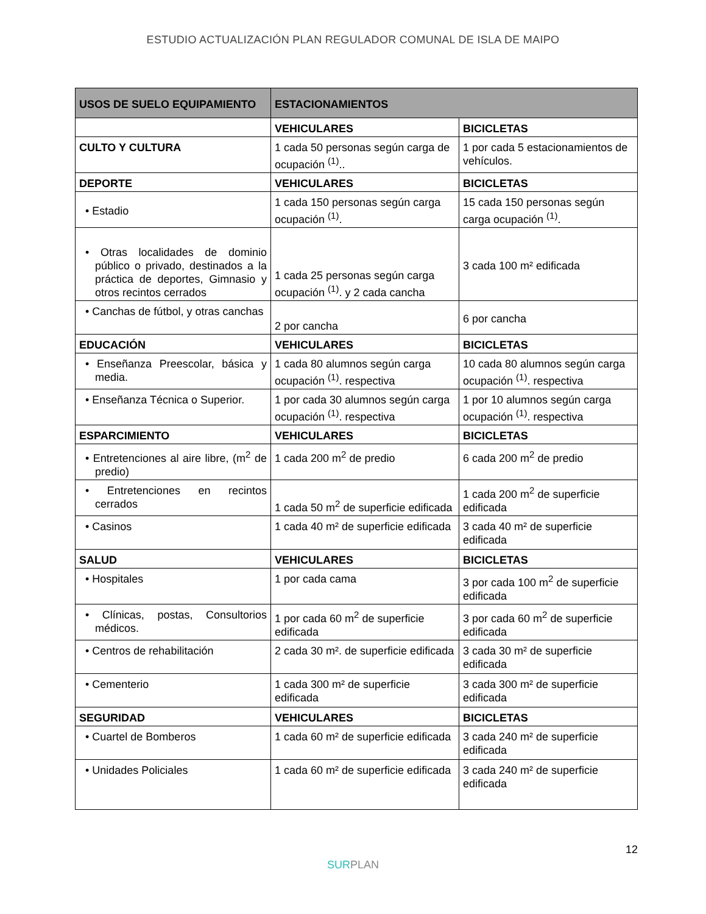ESTUDIO ACTUALIZACIÓN PLAN REGULADOR COMUNAL DE ISLA DE MAIPO
| USOS DE SUELO EQUIPAMIENTO | ESTACIONAMIENTOS | |
| --- | --- | --- |
| | VEHICULARES | BICICLETAS |
| CULTO Y CULTURA | 1 cada 50 personas según carga de ocupación <sup>(1)</sup>.. | 1 por cada 5 estacionamientos de vehículos. |
| DEPORTE | VEHICULARES | BICICLETAS |
| • Estadio | 1 cada 150 personas según carga ocupación <sup>(1)</sup>. | 15 cada 150 personas según carga ocupación <sup>(1)</sup>. |
| • Otras localidades de dominio público o privado, destinados a la práctica de deportes, Gimnasio y otros recintos cerrados | 1 cada 25 personas según carga ocupación <sup>(1)</sup>. y 2 cada cancha | 3 cada 100 m² edificada |
| • Canchas de fútbol, y otras canchas | 2 por cancha | 6 por cancha |
| EDUCACIÓN | VEHICULARES | BICICLETAS |
| • Enseñanza Preescolar, básica y media. | 1 cada 80 alumnos según carga ocupación <sup>(1)</sup>. respectiva | 10 cada 80 alumnos según carga ocupación <sup>(1)</sup>. respectiva |
| • Enseñanza Técnica o Superior. | 1 por cada 30 alumnos según carga ocupación <sup>(1)</sup>. respectiva | 1 por 10 alumnos según carga ocupación <sup>(1)</sup>. respectiva |
| ESPARCIMIENTO | VEHICULARES | BICICLETAS |
| • Entretenciones al aire libre, (m<sup>2</sup> de predio) | 1 cada 200 m<sup>2</sup> de predio | 6 cada 200 m<sup>2</sup> de predio |
| • Entretenciones en recintos cerrados | 1 cada 50 m<sup>2</sup> de superficie edificada | 1 cada 200 m<sup>2</sup> de superficie edificada |
| • Casinos | 1 cada 40 m² de superficie edificada | 3 cada 40 m² de superficie edificada |
| SALUD | VEHICULARES | BICICLETAS |
| • Hospitales | 1 por cada cama | 3 por cada 100 m<sup>2</sup> de superficie edificada |
| • Clínicas, postas, Consultorios médicos. | 1 por cada 60 m<sup>2</sup> de superficie edificada | 3 por cada 60 m<sup>2</sup> de superficie edificada |
| • Centros de rehabilitación | 2 cada 30 m². de superficie edificada | 3 cada 30 m² de superficie edificada |
| • Cementerio | 1 cada 300 m² de superficie edificada | 3 cada 300 m² de superficie edificada |
| SEGURIDAD | VEHICULARES | BICICLETAS |
| • Cuartel de Bomberos | 1 cada 60 m² de superficie edificada | 3 cada 240 m² de superficie edificada |
| • Unidades Policiales | 1 cada 60 m² de superficie edificada | 3 cada 240 m² de superficie edificada |
12
SUR PLAN